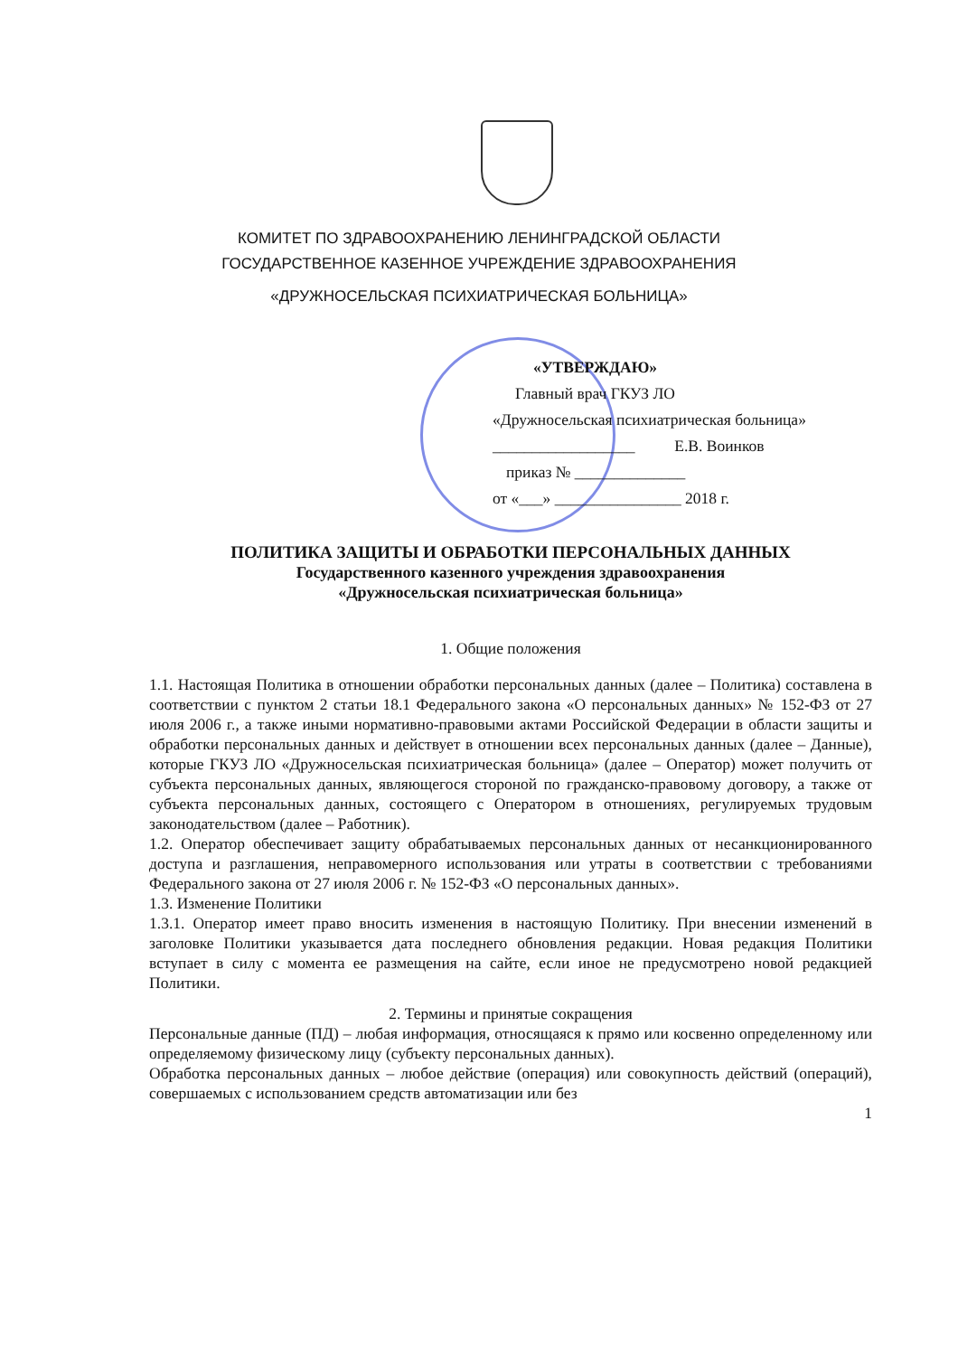КОМИТЕТ ПО ЗДРАВООХРАНЕНИЮ ЛЕНИНГРАДСКОЙ ОБЛАСТИ
ГОСУДАРСТВЕННОЕ КАЗЕННОЕ УЧРЕЖДЕНИЕ ЗДРАВООХРАНЕНИЯ
«ДРУЖНОСЕЛЬСКАЯ ПСИХИАТРИЧЕСКАЯ БОЛЬНИЦА»
«УТВЕРЖДАЮ»
Главный врач ГКУЗ ЛО
«Дружносельская психиатрическая больница»
__________________ Е.В. Воинков
приказ № ______________
от «___» ________________ 2018 г.
ПОЛИТИКА ЗАЩИТЫ И ОБРАБОТКИ ПЕРСОНАЛЬНЫХ ДАННЫХ
Государственного казенного учреждения здравоохранения
«Дружносельская психиатрическая больница»
1. Общие положения
1.1. Настоящая Политика в отношении обработки персональных данных (далее – Политика) составлена в соответствии с пунктом 2 статьи 18.1 Федерального закона «О персональных данных» № 152-ФЗ от 27 июля 2006 г., а также иными нормативно-правовыми актами Российской Федерации в области защиты и обработки персональных данных и действует в отношении всех персональных данных (далее – Данные), которые ГКУЗ ЛО «Дружносельская психиатрическая больница» (далее – Оператор) может получить от субъекта персональных данных, являющегося стороной по гражданско-правовому договору, а также от субъекта персональных данных, состоящего с Оператором в отношениях, регулируемых трудовым законодательством (далее – Работник).
1.2. Оператор обеспечивает защиту обрабатываемых персональных данных от несанкционированного доступа и разглашения, неправомерного использования или утраты в соответствии с требованиями Федерального закона от 27 июля 2006 г. № 152-ФЗ «О персональных данных».
1.3. Изменение Политики
1.3.1. Оператор имеет право вносить изменения в настоящую Политику. При внесении изменений в заголовке Политики указывается дата последнего обновления редакции. Новая редакция Политики вступает в силу с момента ее размещения на сайте, если иное не предусмотрено новой редакцией Политики.
2. Термины и принятые сокращения
Персональные данные (ПД) – любая информация, относящаяся к прямо или косвенно определенному или определяемому физическому лицу (субъекту персональных данных).
Обработка персональных данных – любое действие (операция) или совокупность действий (операций), совершаемых с использованием средств автоматизации или без
1